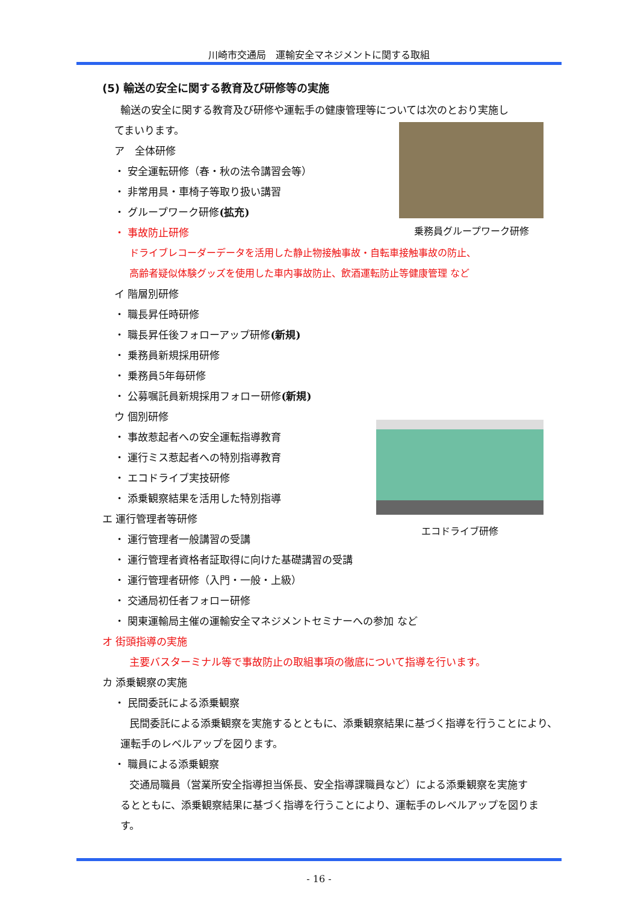川崎市交通局　運輸安全マネジメントに関する取組
(5) 輸送の安全に関する教育及び研修等の実施
輸送の安全に関する教育及び研修や運転手の健康管理等については次のとおり実施し
てまいります。
ア　全体研修
・ 安全運転研修（春・秋の法令講習会等）
・ 非常用具・車椅子等取り扱い講習
・ グループワーク研修(拡充)
・ 事故防止研修
ドライブレコーダーデータを活用した静止物接触事故・自転車接触事故の防止、
高齢者疑似体験グッズを使用した車内事故防止、飲酒運転防止等健康管理 など
イ 階層別研修
・ 職長昇任時研修
・ 職長昇任後フォローアップ研修(新規)
・ 乗務員新規採用研修
・ 乗務員5年毎研修
・ 公募嘱託員新規採用フォロー研修(新規)
ウ 個別研修
・ 事故惹起者への安全運転指導教育
・ 運行ミス惹起者への特別指導教育
・ エコドライブ実技研修
・ 添乗観察結果を活用した特別指導
エ 運行管理者等研修
・ 運行管理者一般講習の受講
・ 運行管理者資格者証取得に向けた基礎講習の受講
・ 運行管理者研修（入門・一般・上級）
・ 交通局初任者フォロー研修
・ 関東運輸局主催の運輸安全マネジメントセミナーへの参加 など
オ 街頭指導の実施
主要バスターミナル等で事故防止の取組事項の徹底について指導を行います。
カ 添乗観察の実施
・ 民間委託による添乗観察
民間委託による添乗観察を実施するとともに、添乗観察結果に基づく指導を行うことにより、
運転手のレベルアップを図ります。
・ 職員による添乗観察
交通局職員（営業所安全指導担当係長、安全指導課職員など）による添乗観察を実施す
るとともに、添乗観察結果に基づく指導を行うことにより、運転手のレベルアップを図りま
す。
乗務員グループワーク研修
エコドライブ研修
- 16 -